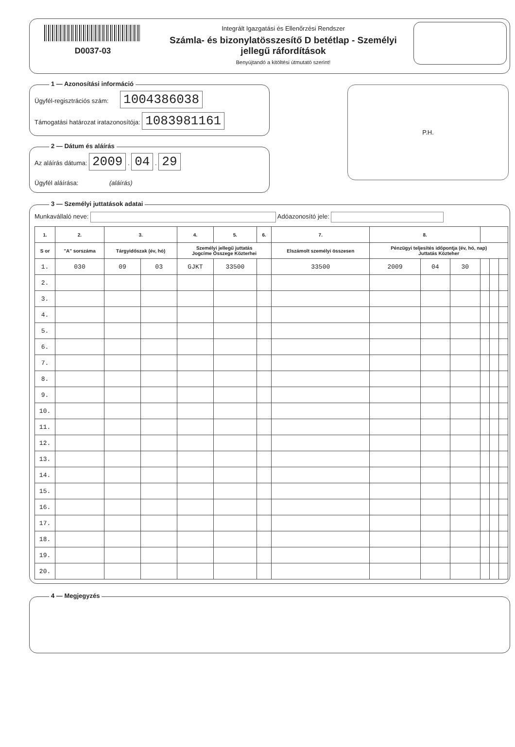D0037-03
Integrált Igazgatási és Ellenőrzési Rendszer
Számla- és bizonylatösszesítő D betétlap - Személyi jellegű ráfordítások
Benyújtandó a kitöltési útmutató szerint!
1 — Azonosítási információ
Ügyfél-regisztrációs szám: 1004386038
Támogatási határozat iratazonosítója: 1083981161
2 — Dátum és aláírás
Az aláírás dátuma: 2009 . 04 . 29
Ügyfél aláírása: (aláírás)
P.H.
3 — Személyi juttatások adatai
Munkavállaló neve: Adóazonosító jele:
| 1. | 2. | 3. | | 4. | 5. | 6. | 7. | 8. | | | | | |
| --- | --- | --- | --- | --- | --- | --- | --- | --- | --- | --- | --- | --- | --- |
| S or | "A" sorszáma | Tárgyidőszak (év, hó) | | Személyi jellegű juttatás Jogcíme Összege Közterhei | | | Elszámolt személyi összesen | Pénzügyi teljesítés időpontja (év, hó, nap) Juttatás Közteher | | | | | |
| 1. | 030 | 09 | 03 | GJKT | 33500 | | 33500 | 2009 | 04 | 30 | | | |
| 2. | | | | | | | | | | | | | |
| 3. | | | | | | | | | | | | | |
| 4. | | | | | | | | | | | | | |
| 5. | | | | | | | | | | | | | |
| 6. | | | | | | | | | | | | | |
| 7. | | | | | | | | | | | | | |
| 8. | | | | | | | | | | | | | |
| 9. | | | | | | | | | | | | | |
| 10. | | | | | | | | | | | | | |
| 11. | | | | | | | | | | | | | |
| 12. | | | | | | | | | | | | | |
| 13. | | | | | | | | | | | | | |
| 14. | | | | | | | | | | | | | |
| 15. | | | | | | | | | | | | | |
| 16. | | | | | | | | | | | | | |
| 17. | | | | | | | | | | | | | |
| 18. | | | | | | | | | | | | | |
| 19. | | | | | | | | | | | | | |
| 20. | | | | | | | | | | | | | |
4 — Megjegyzés